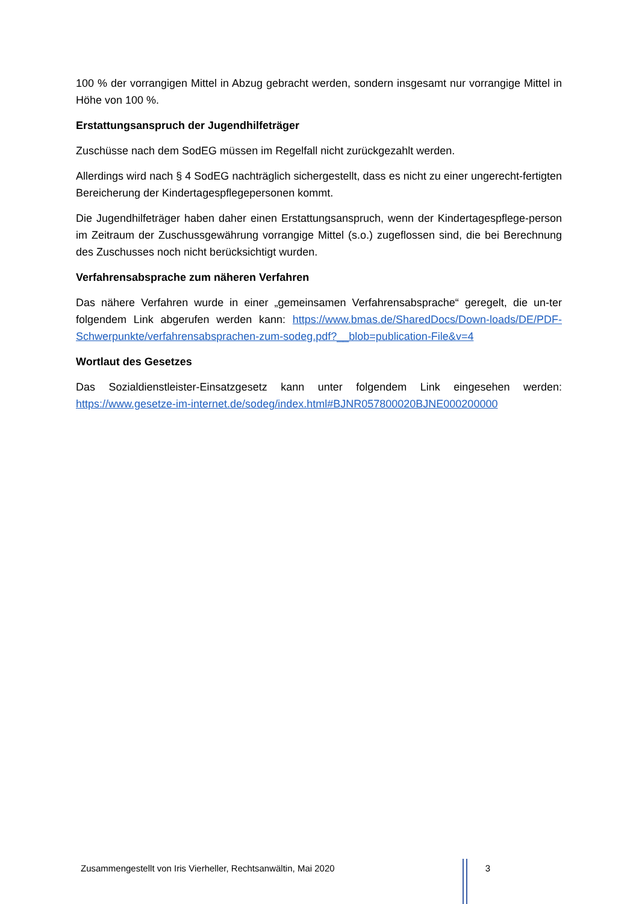100 % der vorrangigen Mittel in Abzug gebracht werden, sondern insgesamt nur vorrangige Mittel in Höhe von 100 %.
Erstattungsanspruch der Jugendhilfeträger
Zuschüsse nach dem SodEG müssen im Regelfall nicht zurückgezahlt werden.
Allerdings wird nach § 4 SodEG nachträglich sichergestellt, dass es nicht zu einer ungerecht-fertigten Bereicherung der Kindertagespflegepersonen kommt.
Die Jugendhilfeträger haben daher einen Erstattungsanspruch, wenn der Kindertagespflege-person im Zeitraum der Zuschussgewährung vorrangige Mittel (s.o.) zugeflossen sind, die bei Berechnung des Zuschusses noch nicht berücksichtigt wurden.
Verfahrensabsprache zum näheren Verfahren
Das nähere Verfahren wurde in einer „gemeinsamen Verfahrensabsprache“ geregelt, die un-ter folgendem Link abgerufen werden kann: https://www.bmas.de/SharedDocs/Down-loads/DE/PDF-Schwerpunkte/verfahrensabsprachen-zum-sodeg.pdf?__blob=publication-File&v=4
Wortlaut des Gesetzes
Das Sozialdienstleister-Einsatzgesetz kann unter folgendem Link eingesehen werden: https://www.gesetze-im-internet.de/sodeg/index.html#BJNR057800020BJNE000200000
Zusammengestellt von Iris Vierheller, Rechtsanwältin, Mai 2020 3